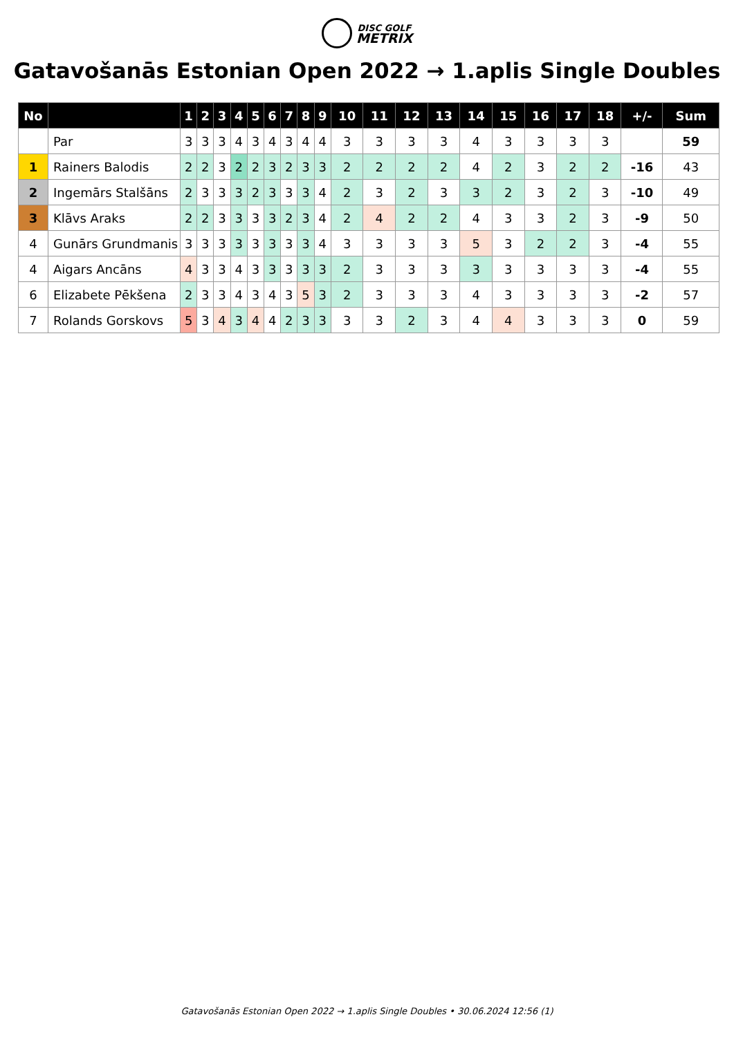DISC GOLF
METRIX
Gatavošanās Estonian Open 2022 → 1.aplis Single Doubles
| No | | 1 | 2 | 3 | 4 | 5 | 6 | 7 | 8 | 9 | 10 | 11 | 12 | 13 | 14 | 15 | 16 | 17 | 18 | +/- | Sum |
| --- | --- | --- | --- | --- | --- | --- | --- | --- | --- | --- | --- | --- | --- | --- | --- | --- | --- | --- | --- | --- | --- |
| | Par | 3 | 3 | 3 | 4 | 3 | 4 | 3 | 4 | 4 | 3 | 3 | 3 | 3 | 4 | 3 | 3 | 3 | 3 | | 59 |
| 1 | Rainers Balodis | 2 | 2 | 3 | 2 | 2 | 3 | 2 | 3 | 3 | 2 | 2 | 2 | 2 | 4 | 2 | 3 | 2 | 2 | -16 | 43 |
| 2 | Ingemārs Stalšāns | 2 | 3 | 3 | 3 | 2 | 3 | 3 | 3 | 4 | 2 | 3 | 2 | 3 | 3 | 2 | 3 | 2 | 3 | -10 | 49 |
| 3 | Klāvs Araks | 2 | 2 | 3 | 3 | 3 | 3 | 2 | 3 | 4 | 2 | 4 | 2 | 2 | 4 | 3 | 3 | 2 | 3 | -9 | 50 |
| 4 | Gunārs Grundmanis | 3 | 3 | 3 | 3 | 3 | 3 | 3 | 3 | 4 | 3 | 3 | 3 | 3 | 5 | 3 | 2 | 2 | 3 | -4 | 55 |
| 4 | Aigars Ancāns | 4 | 3 | 3 | 4 | 3 | 3 | 3 | 3 | 3 | 2 | 3 | 3 | 3 | 3 | 3 | 3 | 3 | 3 | -4 | 55 |
| 6 | Elizabete Pēkšena | 2 | 3 | 3 | 4 | 3 | 4 | 3 | 5 | 3 | 2 | 3 | 3 | 3 | 4 | 3 | 3 | 3 | 3 | -2 | 57 |
| 7 | Rolands Gorskovs | 5 | 3 | 4 | 3 | 4 | 4 | 2 | 3 | 3 | 3 | 3 | 2 | 3 | 4 | 4 | 3 | 3 | 3 | 0 | 59 |
Gatavošanās Estonian Open 2022 → 1.aplis Single Doubles • 30.06.2024 12:56 (1)